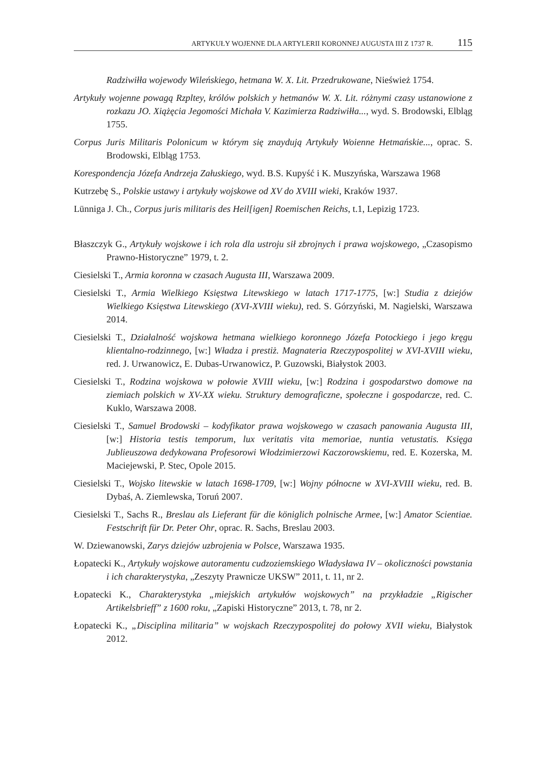ARTYKUŁY WOJENNE DLA ARTYLERII KORONNEJ AUGUSTA III Z 1737 R. 115
Radziwiłła wojewody Wileńskiego, hetmana W. X. Lit. Przedrukowane, Nieśwież 1754.
Artykuły wojenne powagą Rzpltey, królów polskich y hetmanów W. X. Lit. różnymi czasy ustanowione z rozkazu JO. Xiążęcia Jegomości Michała V. Kazimierza Radziwiłła..., wyd. S. Brodowski, Elbląg 1755.
Corpus Juris Militaris Polonicum w którym się znaydują Artykuły Woienne Hetmańskie..., oprac. S. Brodowski, Elbląg 1753.
Korespondencja Józefa Andrzeja Załuskiego, wyd. B.S. Kupyść i K. Muszyńska, Warszawa 1968
Kutrzebę S., Polskie ustawy i artykuły wojskowe od XV do XVIII wieki, Kraków 1937.
Lünniga J. Ch., Corpus juris militaris des Heil[igen] Roemischen Reichs, t.1, Lepizig 1723.
Błaszczyk G., Artykuły wojskowe i ich rola dla ustroju sił zbrojnych i prawa wojskowego, „Czasopismo Prawno-Historyczne” 1979, t. 2.
Ciesielski T., Armia koronna w czasach Augusta III, Warszawa 2009.
Ciesielski T., Armia Wielkiego Księstwa Litewskiego w latach 1717-1775, [w:] Studia z dziejów Wielkiego Księstwa Litewskiego (XVI-XVIII wieku), red. S. Górzyński, M. Nagielski, Warszawa 2014.
Ciesielski T., Działalność wojskowa hetmana wielkiego koronnego Józefa Potockiego i jego kręgu klientalno-rodzinnego, [w:] Władza i prestiż. Magnateria Rzeczypospolitej w XVI-XVIII wieku, red. J. Urwanowicz, E. Dubas-Urwanowicz, P. Guzowski, Białystok 2003.
Ciesielski T., Rodzina wojskowa w połowie XVIII wieku, [w:] Rodzina i gospodarstwo domowe na ziemiach polskich w XV-XX wieku. Struktury demograficzne, społeczne i gospodarcze, red. C. Kuklo, Warszawa 2008.
Ciesielski T., Samuel Brodowski – kodyfikator prawa wojskowego w czasach panowania Augusta III, [w:] Historia testis temporum, lux veritatis vita memoriae, nuntia vetustatis. Księga Jublieuszowa dedykowana Profesorowi Włodzimierzowi Kaczorowskiemu, red. E. Kozerska, M. Maciejewski, P. Stec, Opole 2015.
Ciesielski T., Wojsko litewskie w latach 1698-1709, [w:] Wojny północne w XVI-XVIII wieku, red. B. Dybaś, A. Ziemlewska, Toruń 2007.
Ciesielski T., Sachs R., Breslau als Lieferant für die königlich polnische Armee, [w:] Amator Scientiae. Festschrift für Dr. Peter Ohr, oprac. R. Sachs, Breslau 2003.
W. Dziewanowski, Zarys dziejów uzbrojenia w Polsce, Warszawa 1935.
Łopatecki K., Artykuły wojskowe autoramentu cudzoziemskiego Władysława IV – okoliczności powstania i ich charakterystyka, „Zeszyty Prawnicze UKSW” 2011, t. 11, nr 2.
Łopatecki K., Charakterystyka „miejskich artykułów wojskowych” na przykładzie „Rigischer Artikelsbrieff” z 1600 roku, „Zapiski Historyczne” 2013, t. 78, nr 2.
Łopatecki K., „Disciplina militaria” w wojskach Rzeczypospolitej do połowy XVII wieku, Białystok 2012.